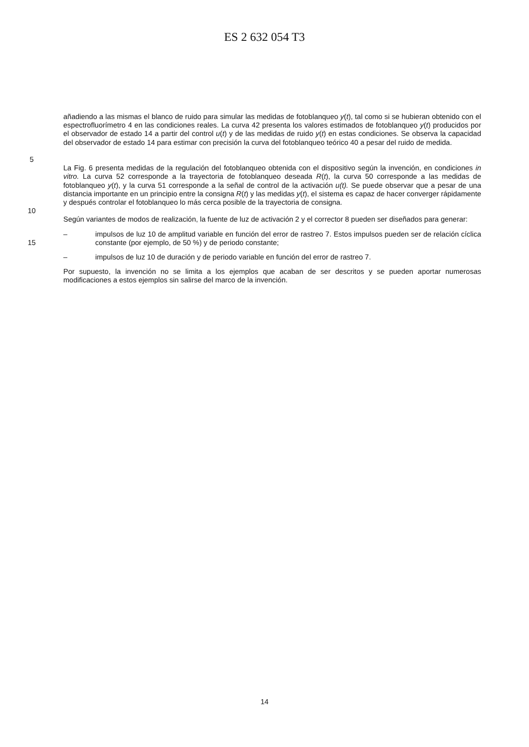ES 2 632 054 T3
5 añadiendo a las mismas el blanco de ruido para simular las medidas de fotoblanqueo y(t), tal como si se hubieran obtenido con el espectrofluorímetro 4 en las condiciones reales. La curva 42 presenta los valores estimados de fotoblanqueo y(t) producidos por el observador de estado 14 a partir del control u(t) y de las medidas de ruido y(t) en estas condiciones. Se observa la capacidad del observador de estado 14 para estimar con precisión la curva del fotoblanqueo teórico 40 a pesar del ruido de medida.
10 La Fig. 6 presenta medidas de la regulación del fotoblanqueo obtenida con el dispositivo según la invención, en condiciones in vitro. La curva 52 corresponde a la trayectoria de fotoblanqueo deseada R(t), la curva 50 corresponde a las medidas de fotoblanqueo y(t), y la curva 51 corresponde a la señal de control de la activación u(t). Se puede observar que a pesar de una distancia importante en un principio entre la consigna R(t) y las medidas y(t), el sistema es capaz de hacer converger rápidamente y después controlar el fotoblanqueo lo más cerca posible de la trayectoria de consigna.
Según variantes de modos de realización, la fuente de luz de activación 2 y el corrector 8 pueden ser diseñados para generar:
15 – impulsos de luz 10 de amplitud variable en función del error de rastreo 7. Estos impulsos pueden ser de relación cíclica constante (por ejemplo, de 50 %) y de periodo constante;
– impulsos de luz 10 de duración y de periodo variable en función del error de rastreo 7.
Por supuesto, la invención no se limita a los ejemplos que acaban de ser descritos y se pueden aportar numerosas modificaciones a estos ejemplos sin salirse del marco de la invención.
14